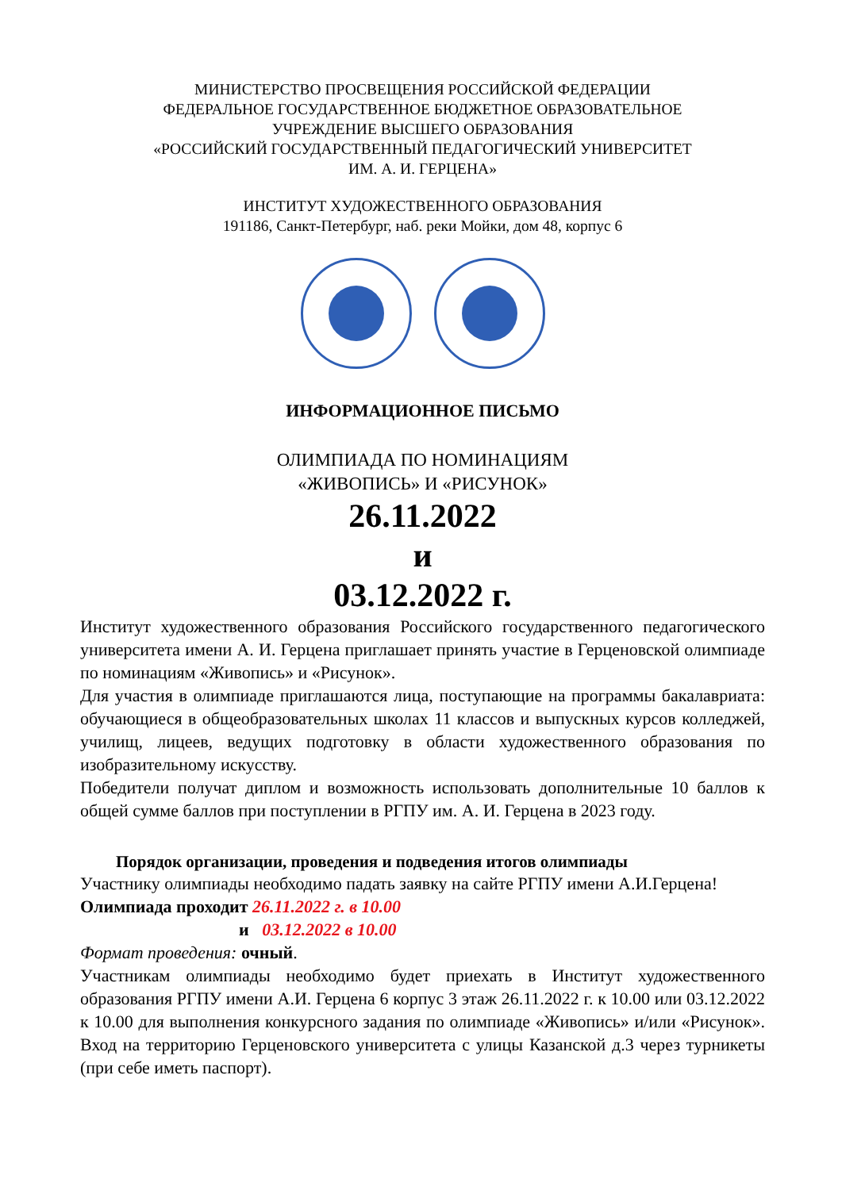МИНИСТЕРСТВО ПРОСВЕЩЕНИЯ РОССИЙСКОЙ ФЕДЕРАЦИИ
ФЕДЕРАЛЬНОЕ ГОСУДАРСТВЕННОЕ БЮДЖЕТНОЕ ОБРАЗОВАТЕЛЬНОЕ
УЧРЕЖДЕНИЕ ВЫСШЕГО ОБРАЗОВАНИЯ
«РОССИЙСКИЙ ГОСУДАРСТВЕННЫЙ ПЕДАГОГИЧЕСКИЙ УНИВЕРСИТЕТ
ИМ. А. И. ГЕРЦЕНА»
ИНСТИТУТ ХУДОЖЕСТВЕННОГО ОБРАЗОВАНИЯ
191186, Санкт-Петербург, наб. реки Мойки, дом 48, корпус 6
ИНФОРМАЦИОННОЕ ПИСЬМО
ОЛИМПИАДА ПО НОМИНАЦИЯМ
«ЖИВОПИСЬ» И «РИСУНОК»
26.11.2022
и
03.12.2022 г.
Институт художественного образования Российского государственного педагогического университета имени А. И. Герцена приглашает принять участие в Герценовской олимпиаде по номинациям «Живопись» и «Рисунок».
Для участия в олимпиаде приглашаются лица, поступающие на программы бакалавриата: обучающиеся в общеобразовательных школах 11 классов и выпускных курсов колледжей, училищ, лицеев, ведущих подготовку в области художественного образования по изобразительному искусству.
Победители получат диплом и возможность использовать дополнительные 10 баллов к общей сумме баллов при поступлении в РГПУ им. А. И. Герцена в 2023 году.
Порядок организации, проведения и подведения итогов олимпиады
Участнику олимпиады необходимо падать заявку на сайте РГПУ имени А.И.Герцена!
Олимпиада проходит 26.11.2022 г. в 10.00
и 03.12.2022 в 10.00
Формат проведения: очный.
Участникам олимпиады необходимо будет приехать в Институт художественного образования РГПУ имени А.И. Герцена 6 корпус 3 этаж 26.11.2022 г. к 10.00 или 03.12.2022 к 10.00 для выполнения конкурсного задания по олимпиаде «Живопись» и/или «Рисунок». Вход на территорию Герценовского университета с улицы Казанской д.3 через турникеты (при себе иметь паспорт).